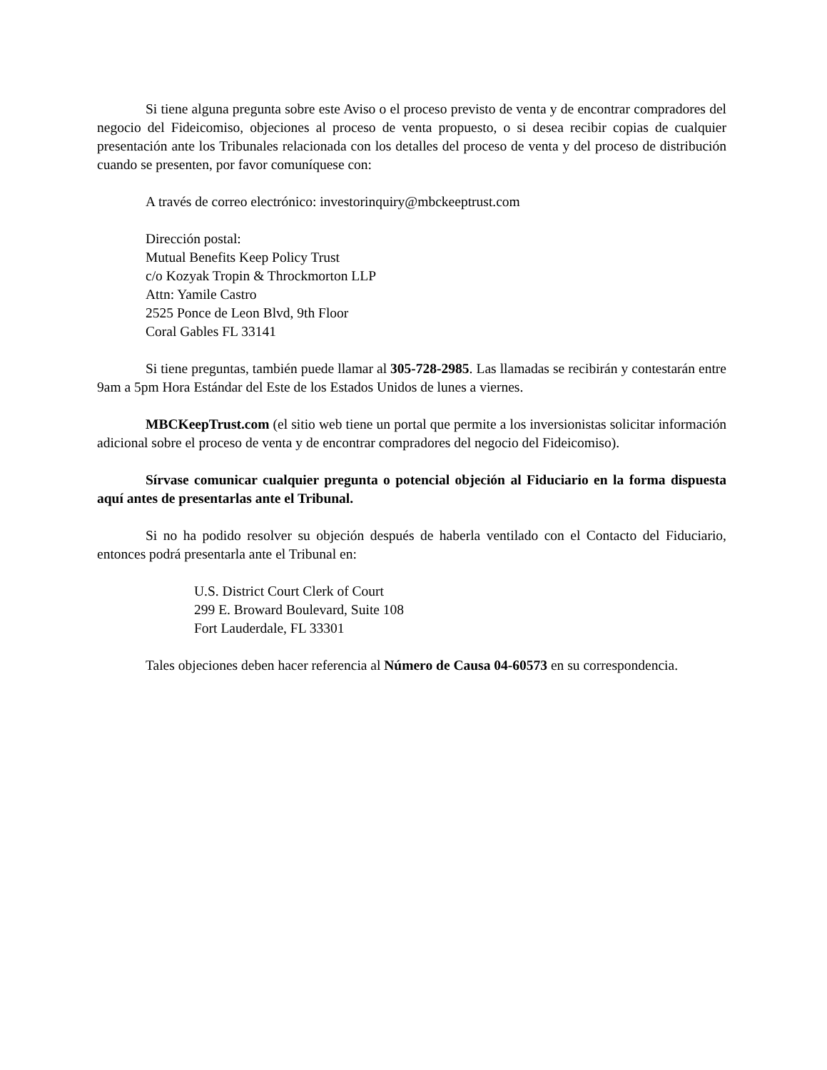Si tiene alguna pregunta sobre este Aviso o el proceso previsto de venta y de encontrar compradores del negocio del Fideicomiso, objeciones al proceso de venta propuesto, o si desea recibir copias de cualquier presentación ante los Tribunales relacionada con los detalles del proceso de venta y del proceso de distribución cuando se presenten, por favor comuníquese con:
A través de correo electrónico: investorinquiry@mbckeeptrust.com
Dirección postal:
Mutual Benefits Keep Policy Trust
c/o Kozyak Tropin & Throckmorton LLP
Attn: Yamile Castro
2525 Ponce de Leon Blvd, 9th Floor
Coral Gables FL 33141
Si tiene preguntas, también puede llamar al 305-728-2985. Las llamadas se recibirán y contestarán entre 9am a 5pm Hora Estándar del Este de los Estados Unidos de lunes a viernes.
MBCKeepTrust.com (el sitio web tiene un portal que permite a los inversionistas solicitar información adicional sobre el proceso de venta y de encontrar compradores del negocio del Fideicomiso).
Sírvase comunicar cualquier pregunta o potencial objeción al Fiduciario en la forma dispuesta aquí antes de presentarlas ante el Tribunal.
Si no ha podido resolver su objeción después de haberla ventilado con el Contacto del Fiduciario, entonces podrá presentarla ante el Tribunal en:
U.S. District Court Clerk of Court
299 E. Broward Boulevard, Suite 108
Fort Lauderdale, FL 33301
Tales objeciones deben hacer referencia al Número de Causa 04-60573 en su correspondencia.